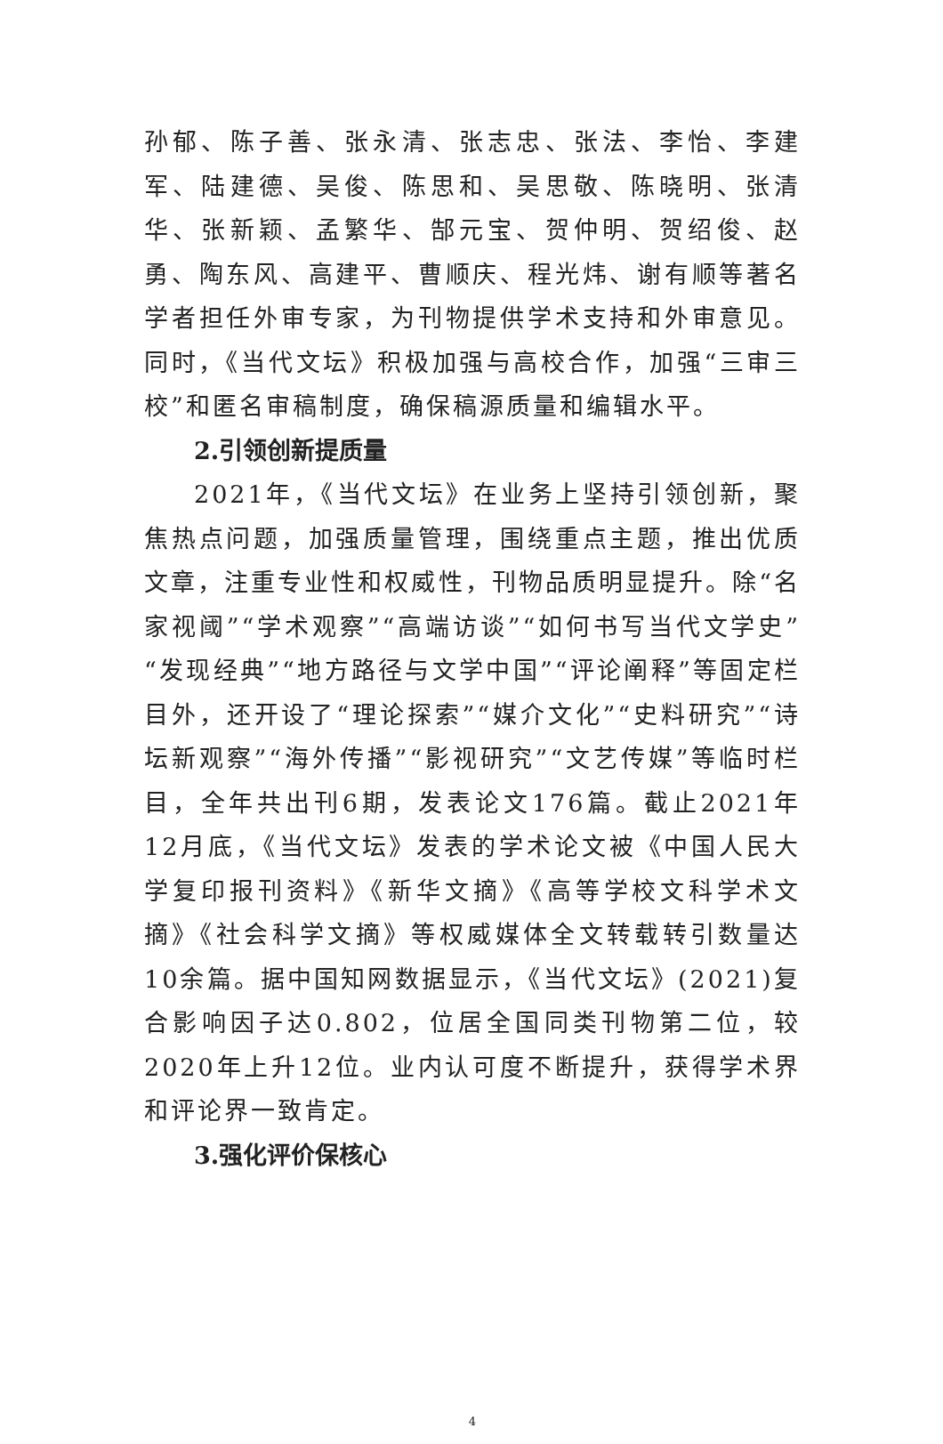孙郁、陈子善、张永清、张志忠、张法、李怡、李建军、陆建德、吴俊、陈思和、吴思敬、陈晓明、张清华、张新颖、孟繁华、郜元宝、贺仲明、贺绍俊、赵勇、陶东风、高建平、曹顺庆、程光炜、谢有顺等著名学者担任外审专家，为刊物提供学术支持和外审意见。同时，《当代文坛》积极加强与高校合作，加强“三审三校”和匿名审稿制度，确保稿源质量和编辑水平。
2.引领创新提质量
2021年，《当代文坛》在业务上坚持引领创新，聚焦热点问题，加强质量管理，围绕重点主题，推出优质文章，注重专业性和权威性，刊物品质明显提升。除“名家视阈”“学术观察”“高端访谈”“如何书写当代文学史”“发现经典”“地方路径与文学中国”“评论阐释”等固定栏目外，还开设了“理论探索”“媒介文化”“史料研究”“诗坛新观察”“海外传播”“影视研究”“文艺传媒”等临时栏目，全年共出刊6期，发表论文176篇。截止2021年12月底，《当代文坛》发表的学术论文被《中国人民大学复印报刊资料》《新华文摘》《高等学校文科学术文摘》《社会科学文摘》等权威媒体全文转载转引数量达10余篇。据中国知网数据显示，《当代文坛》(2021)复合影响因子达0.802，位居全国同类刊物第二位，较2020年上升12位。业内认可度不断提升，获得学术界和评论界一致肯定。
3.强化评价保核心
4